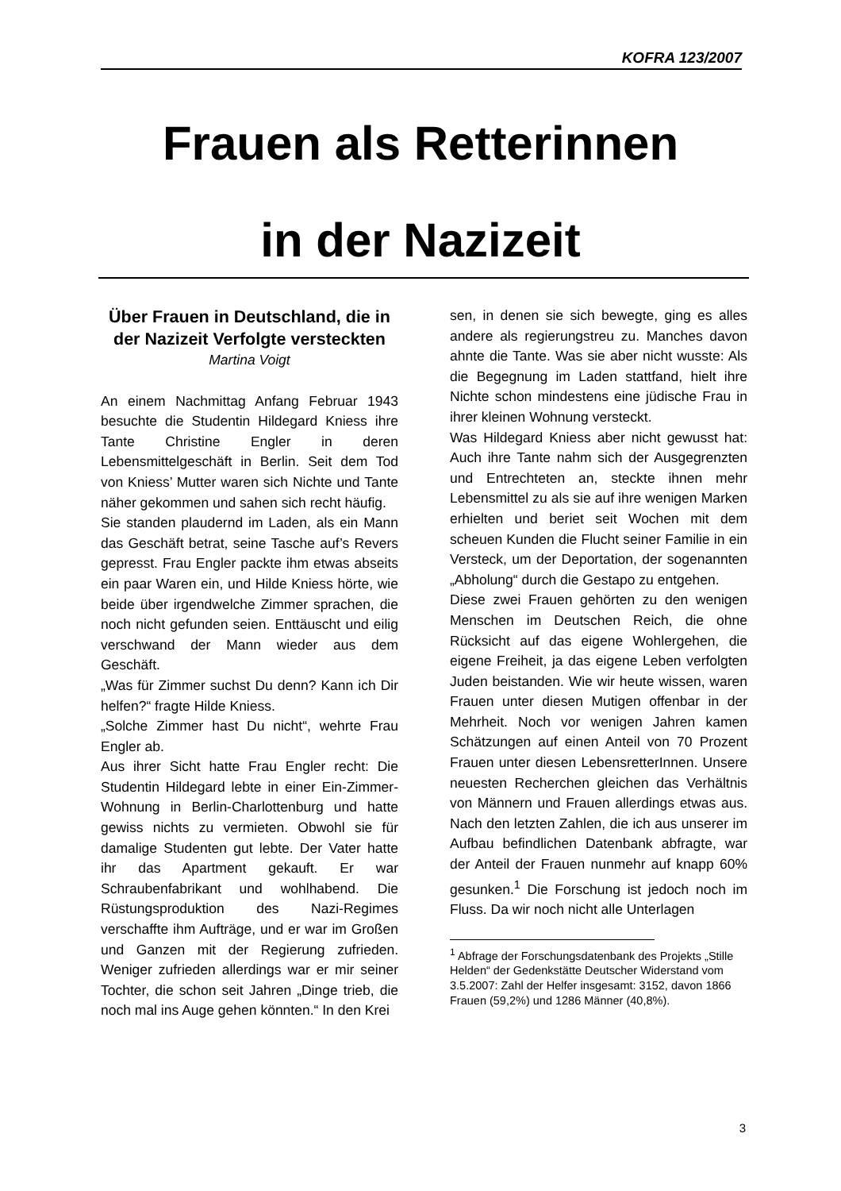KOFRA 123/2007
Frauen als Retterinnen
in der Nazizeit
Über Frauen in Deutschland, die in der Nazizeit Verfolgte versteckten
Martina Voigt
An einem Nachmittag Anfang Februar 1943 besuchte die Studentin Hildegard Kniess ihre Tante Christine Engler in deren Lebensmittelgeschäft in Berlin. Seit dem Tod von Kniess’ Mutter waren sich Nichte und Tante näher gekommen und sahen sich recht häufig.
Sie standen plaudernd im Laden, als ein Mann das Geschäft betrat, seine Tasche auf’s Revers gepresst. Frau Engler packte ihm etwas abseits ein paar Waren ein, und Hilde Kniess hörte, wie beide über irgendwelche Zimmer sprachen, die noch nicht gefunden seien. Enttäuscht und eilig verschwand der Mann wieder aus dem Geschäft.
„Was für Zimmer suchst Du denn? Kann ich Dir helfen?“ fragte Hilde Kniess.
„Solche Zimmer hast Du nicht“, wehrte Frau Engler ab.
Aus ihrer Sicht hatte Frau Engler recht: Die Studentin Hildegard lebte in einer Ein-Zimmer-Wohnung in Berlin-Charlottenburg und hatte gewiss nichts zu vermieten. Obwohl sie für damalige Studenten gut lebte. Der Vater hatte ihr das Apartment gekauft. Er war Schraubenfabrikant und wohlhabend. Die Rüstungsproduktion des Nazi-Regimes verschaffte ihm Aufträge, und er war im Großen und Ganzen mit der Regierung zufrieden. Weniger zufrieden allerdings war er mir seiner Tochter, die schon seit Jahren „Dinge trieb, die noch mal ins Auge gehen könnten.“ In den Krei
sen, in denen sie sich bewegte, ging es alles andere als regierungstreu zu. Manches davon ahnte die Tante. Was sie aber nicht wusste: Als die Begegnung im Laden stattfand, hielt ihre Nichte schon mindestens eine jüdische Frau in ihrer kleinen Wohnung versteckt.
Was Hildegard Kniess aber nicht gewusst hat: Auch ihre Tante nahm sich der Ausgegrenzten und Entrechteten an, steckte ihnen mehr Lebensmittel zu als sie auf ihre wenigen Marken erhielten und beriet seit Wochen mit dem scheuen Kunden die Flucht seiner Familie in ein Versteck, um der Deportation, der sogenannten „Abholung“ durch die Gestapo zu entgehen.
Diese zwei Frauen gehörten zu den wenigen Menschen im Deutschen Reich, die ohne Rücksicht auf das eigene Wohlergehen, die eigene Freiheit, ja das eigene Leben verfolgten Juden beistanden. Wie wir heute wissen, waren Frauen unter diesen Mutigen offenbar in der Mehrheit. Noch vor wenigen Jahren kamen Schätzungen auf einen Anteil von 70 Prozent Frauen unter diesen LebensretterInnen. Unsere neuesten Recherchen gleichen das Verhältnis von Männern und Frauen allerdings etwas aus. Nach den letzten Zahlen, die ich aus unserer im Aufbau befindlichen Datenbank abfragte, war der Anteil der Frauen nunmehr auf knapp 60% gesunken.<sup>1</sup> Die Forschung ist jedoch noch im Fluss. Da wir noch nicht alle Unterlagen
<sup>1</sup> Abfrage der Forschungsdatenbank des Projekts „Stille Helden“ der Gedenkstätte Deutscher Widerstand vom 3.5.2007: Zahl der Helfer insgesamt: 3152, davon 1866 Frauen (59,2%) und 1286 Männer (40,8%).
3